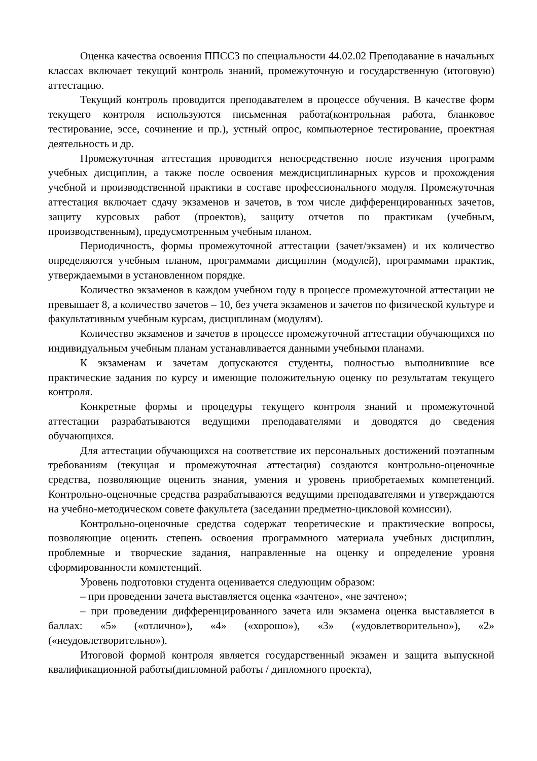Оценка качества освоения ППССЗ по специальности 44.02.02 Преподавание в начальных классах включает текущий контроль знаний, промежуточную и государственную (итоговую) аттестацию.
Текущий контроль проводится преподавателем в процессе обучения. В качестве форм текущего контроля используются письменная работа(контрольная работа, бланковое тестирование, эссе, сочинение и пр.), устный опрос, компьютерное тестирование, проектная деятельность и др.
Промежуточная аттестация проводится непосредственно после изучения программ учебных дисциплин, а также после освоения междисциплинарных курсов и прохождения учебной и производственной практики в составе профессионального модуля. Промежуточная аттестация включает сдачу экзаменов и зачетов, в том числе дифференцированных зачетов, защиту курсовых работ (проектов), защиту отчетов по практикам (учебным, производственным), предусмотренным учебным планом.
Периодичность, формы промежуточной аттестации (зачет/экзамен) и их количество определяются учебным планом, программами дисциплин (модулей), программами практик, утверждаемыми в установленном порядке.
Количество экзаменов в каждом учебном году в процессе промежуточной аттестации не превышает 8, а количество зачетов – 10, без учета экзаменов и зачетов по физической культуре и факультативным учебным курсам, дисциплинам (модулям).
Количество экзаменов и зачетов в процессе промежуточной аттестации обучающихся по индивидуальным учебным планам устанавливается данными учебными планами.
К экзаменам и зачетам допускаются студенты, полностью выполнившие все практические задания по курсу и имеющие положительную оценку по результатам текущего контроля.
Конкретные формы и процедуры текущего контроля знаний и промежуточной аттестации разрабатываются ведущими преподавателями и доводятся до сведения обучающихся.
Для аттестации обучающихся на соответствие их персональных достижений поэтапным требованиям (текущая и промежуточная аттестация) создаются контрольно-оценочные средства, позволяющие оценить знания, умения и уровень приобретаемых компетенций. Контрольно-оценочные средства разрабатываются ведущими преподавателями и утверждаются на учебно-методическом совете факультета (заседании предметно-цикловой комиссии).
Контрольно-оценочные средства содержат теоретические и практические вопросы, позволяющие оценить степень освоения программного материала учебных дисциплин, проблемные и творческие задания, направленные на оценку и определение уровня сформированности компетенций.
Уровень подготовки студента оценивается следующим образом:
– при проведении зачета выставляется оценка «зачтено», «не зачтено»;
– при проведении дифференцированного зачета или экзамена оценка выставляется в баллах: «5» («отлично»), «4» («хорошо»), «3» («удовлетворительно»), «2» («неудовлетворительно»).
Итоговой формой контроля является государственный экзамен и защита выпускной квалификационной работы(дипломной работы / дипломного проекта),